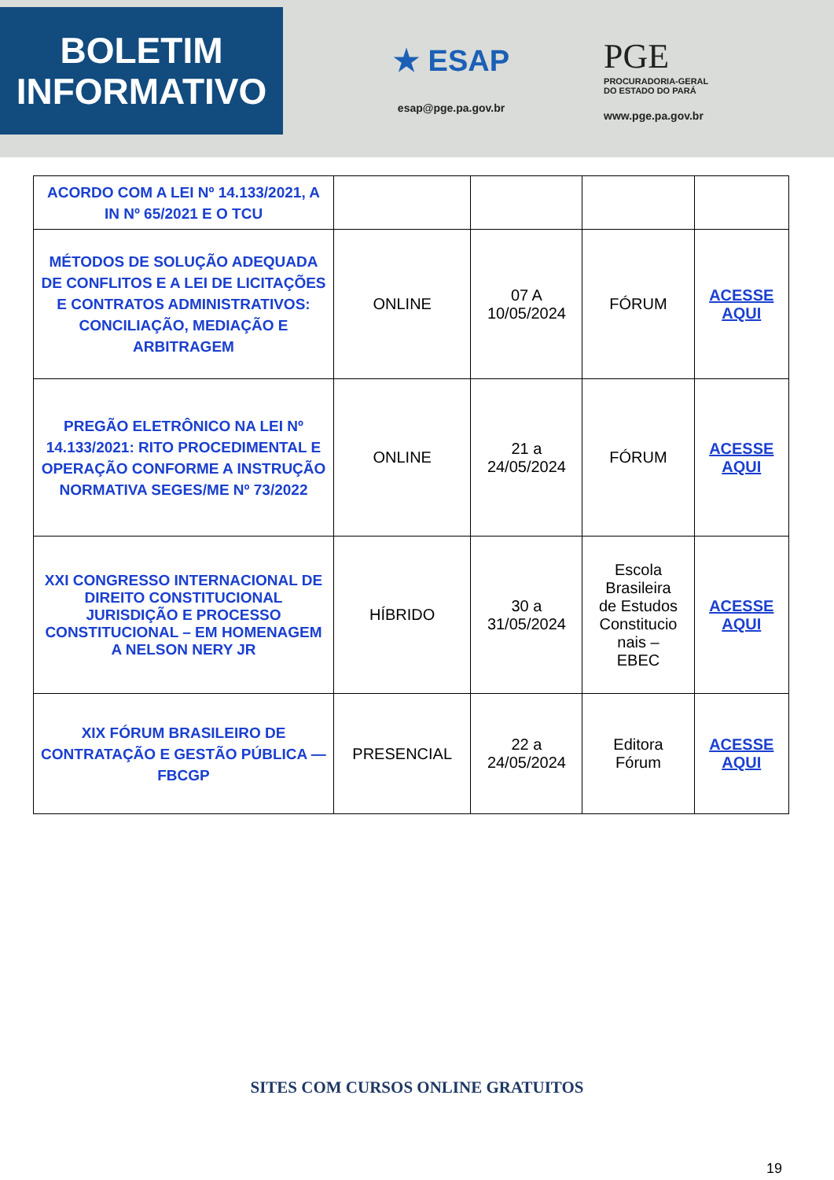BOLETIM
INFORMATIVO
★ ESAP
esap@pge.pa.gov.br
PGE
PROCURADORIA-GERAL
DO ESTADO DO PARÁ
www.pge.pa.gov.br
| ACORDO COM A LEI Nº 14.133/2021, A IN Nº 65/2021 E O TCU | | | | |
| MÉTODOS DE SOLUÇÃO ADEQUADA DE CONFLITOS E A LEI DE LICITAÇÕES E CONTRATOS ADMINISTRATIVOS: CONCILIAÇÃO, MEDIAÇÃO E ARBITRAGEM | ONLINE | 07 A 10/05/2024 | FÓRUM | ACESSE AQUI |
| PREGÃO ELETRÔNICO NA LEI Nº 14.133/2021: RITO PROCEDIMENTAL E OPERAÇÃO CONFORME A INSTRUÇÃO NORMATIVA SEGES/ME Nº 73/2022 | ONLINE | 21 a 24/05/2024 | FÓRUM | ACESSE AQUI |
| XXI CONGRESSO INTERNACIONAL DE DIREITO CONSTITUCIONAL JURISDIÇÃO E PROCESSO CONSTITUCIONAL – EM HOMENAGEM A NELSON NERY JR | HÍBRIDO | 30 a 31/05/2024 | Escola Brasileira de Estudos Constitucio nais – EBEC | ACESSE AQUI |
| XIX FÓRUM BRASILEIRO DE CONTRATAÇÃO E GESTÃO PÚBLICA — FBCGP | PRESENCIAL | 22 a 24/05/2024 | Editora Fórum | ACESSE AQUI |
SITES COM CURSOS ONLINE GRATUITOS
19